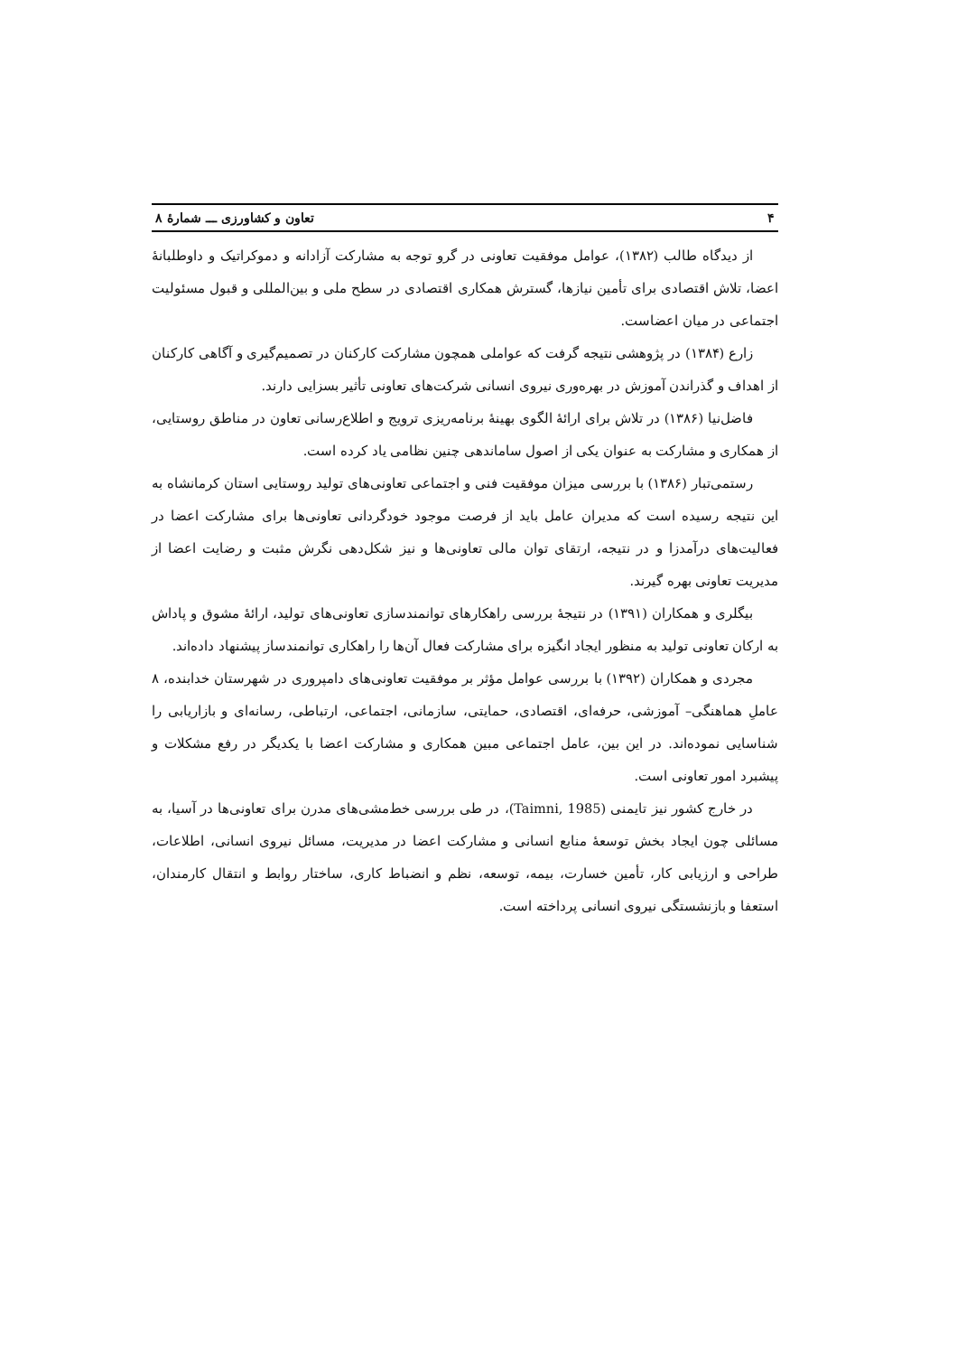۴ تعاون و کشاورزی ـــ شمارهٔ ۸
از دیدگاه طالب (۱۳۸۲)، عوامل موفقیت تعاونی در گرو توجه به مشارکت آزادانه و دموکراتیک و داوطلبانهٔ اعضا، تلاش اقتصادی برای تأمین نیازها، گسترش همکاری اقتصادی در سطح ملی و بین‌المللی و قبول مسئولیت اجتماعی در میان اعضاست.
زارع (۱۳۸۴) در پژوهشی نتیجه گرفت که عواملی همچون مشارکت کارکنان در تصمیم‌گیری و آگاهی کارکنان از اهداف و گذراندن آموزش در بهره‌وری نیروی انسانی شرکت‌های تعاونی تأثیر بسزایی دارند.
فاضل‌نیا (۱۳۸۶) در تلاش برای ارائهٔ الگوی بهینهٔ برنامه‌ریزی ترویج و اطلاع‌رسانی تعاون در مناطق روستایی، از همکاری و مشارکت به عنوان یکی از اصول ساماندهی چنین نظامی یاد کرده است.
رستمی‌تبار (۱۳۸۶) با بررسی میزان موفقیت فنی و اجتماعی تعاونی‌های تولید روستایی استان کرمانشاه به این نتیجه رسیده است که مدیران عامل باید از فرصت موجود خودگردانی تعاونی‌ها برای مشارکت اعضا در فعالیت‌های درآمدزا و در نتیجه، ارتقای توان مالی تعاونی‌ها و نیز شکل‌دهی نگرش مثبت و رضایت اعضا از مدیریت تعاونی بهره گیرند.
بیگلری و همکاران (۱۳۹۱) در نتیجهٔ بررسی راهکارهای توانمندسازی تعاونی‌های تولید، ارائهٔ مشوق و پاداش به ارکان تعاونی تولید به منظور ایجاد انگیزه برای مشارکت فعال آن‌ها را راهکاری توانمندساز پیشنهاد داده‌اند.
مجردی و همکاران (۱۳۹۲) با بررسی عوامل مؤثر بر موفقیت تعاونی‌های دامپروری در شهرستان خدابنده، ۸ عاملِ هماهنگی– آموزشی، حرفه‌ای، اقتصادی، حمایتی، سازمانی، اجتماعی، ارتباطی، رسانه‌ای و بازاریابی را شناسایی نموده‌اند. در این بین، عامل اجتماعی مبین همکاری و مشارکت اعضا با یکدیگر در رفع مشکلات و پیشبرد امور تعاونی است.
در خارج کشور نیز تایمنی (Taimni, 1985)، در طی بررسی خط‌مشی‌های مدرن برای تعاونی‌ها در آسیا، به مسائلی چون ایجاد بخش توسعهٔ منابع انسانی و مشارکت اعضا در مدیریت، مسائل نیروی انسانی، اطلاعات، طراحی و ارزیابی کار، تأمین خسارت، بیمه، توسعه، نظم و انضباط کاری، ساختار روابط و انتقال کارمندان، استعفا و بازنشستگی نیروی انسانی پرداخته است.